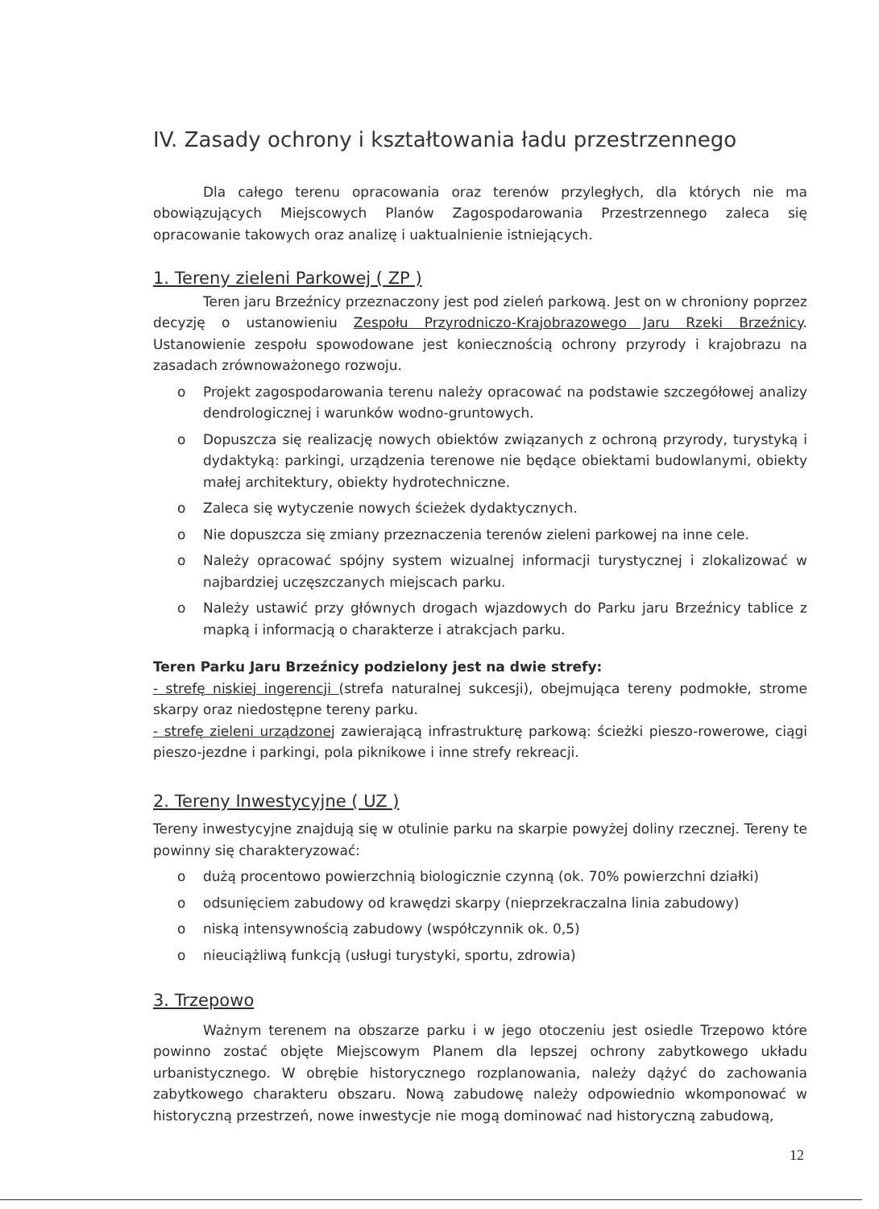IV. Zasady ochrony i kształtowania ładu przestrzennego
Dla całego terenu opracowania oraz terenów przyległych, dla których nie ma obowiązujących Miejscowych Planów Zagospodarowania Przestrzennego zaleca się opracowanie takowych oraz analizę i uaktualnienie istniejących.
1. Tereny zieleni Parkowej ( ZP )
Teren jaru Brzeźnicy przeznaczony jest pod zieleń parkową. Jest on w chroniony poprzez decyzję o ustanowieniu Zespołu Przyrodniczo-Krajobrazowego Jaru Rzeki Brzeźnicy. Ustanowienie zespołu spowodowane jest koniecznością ochrony przyrody i krajobrazu na zasadach zrównoważonego rozwoju.
o Projekt zagospodarowania terenu należy opracować na podstawie szczegółowej analizy dendrologicznej i warunków wodno-gruntowych.
o Dopuszcza się realizację nowych obiektów związanych z ochroną przyrody, turystyką i dydaktyką: parkingi, urządzenia terenowe nie będące obiektami budowlanymi, obiekty małej architektury, obiekty hydrotechniczne.
o Zaleca się wytyczenie nowych ścieżek dydaktycznych.
o Nie dopuszcza się zmiany przeznaczenia terenów zieleni parkowej na inne cele.
o Należy opracować spójny system wizualnej informacji turystycznej i zlokalizować w najbardziej uczęszczanych miejscach parku.
o Należy ustawić przy głównych drogach wjazdowych do Parku jaru Brzeźnicy tablice z mapką i informacją o charakterze i atrakcjach parku.
Teren Parku Jaru Brzeźnicy podzielony jest na dwie strefy:
- strefę niskiej ingerencji (strefa naturalnej sukcesji), obejmująca tereny podmokłe, strome skarpy oraz niedostępne tereny parku.
- strefę zieleni urządzonej zawierającą infrastrukturę parkową: ścieżki pieszo-rowerowe, ciągi pieszo-jezdne i parkingi, pola piknikowe i inne strefy rekreacji.
2. Tereny Inwestycyjne ( UZ )
Tereny inwestycyjne znajdują się w otulinie parku na skarpie powyżej doliny rzecznej. Tereny te powinny się charakteryzować:
o dużą procentowo powierzchnią biologicznie czynną (ok. 70% powierzchni działki)
o odsunięciem zabudowy od krawędzi skarpy (nieprzekraczalna linia zabudowy)
o niską intensywnością zabudowy (współczynnik ok. 0,5)
o nieuciążliwą funkcją (usługi turystyki, sportu, zdrowia)
3. Trzepowo
Ważnym terenem na obszarze parku i w jego otoczeniu jest osiedle Trzepowo które powinno zostać objęte Miejscowym Planem dla lepszej ochrony zabytkowego układu urbanistycznego. W obrębie historycznego rozplanowania, należy dążyć do zachowania zabytkowego charakteru obszaru. Nową zabudowę należy odpowiednio wkomponować w historyczną przestrzeń, nowe inwestycje nie mogą dominować nad historyczną zabudową,
12